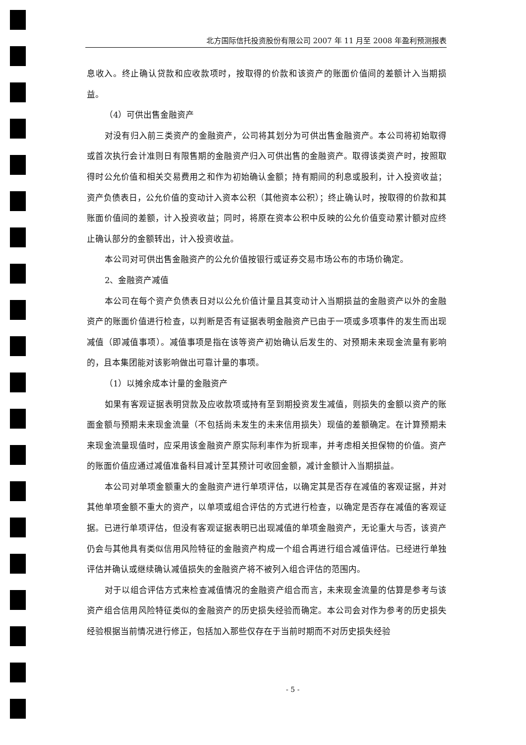北方国际信托投资股份有限公司 2007 年 11 月至 2008 年盈利预测报表
息收入。终止确认贷款和应收款项时，按取得的价款和该资产的账面价值间的差额计入当期损益。
（4）可供出售金融资产
对没有归入前三类资产的金融资产，公司将其划分为可供出售金融资产。本公司将初始取得或首次执行会计准则日有限售期的金融资产归入可供出售的金融资产。取得该类资产时，按照取得时公允价值和相关交易费用之和作为初始确认金额；持有期间的利息或股利，计入投资收益；资产负债表日，公允价值的变动计入资本公积（其他资本公积）；终止确认时，按取得的价款和其账面价值间的差额，计入投资收益；同时，将原在资本公积中反映的公允价值变动累计额对应终止确认部分的金额转出，计入投资收益。
本公司对可供出售金融资产的公允价值按银行或证券交易市场公布的市场价确定。
2、金融资产减值
本公司在每个资产负债表日对以公允价值计量且其变动计入当期损益的金融资产以外的金融资产的账面价值进行检查，以判断是否有证据表明金融资产已由于一项或多项事件的发生而出现减值（即减值事项）。减值事项是指在该等资产初始确认后发生的、对预期未来现金流量有影响的，且本集团能对该影响做出可靠计量的事项。
（1）以摊余成本计量的金融资产
如果有客观证据表明贷款及应收款项或持有至到期投资发生减值，则损失的金额以资产的账面金额与预期未来现金流量（不包括尚未发生的未来信用损失）现值的差额确定。在计算预期未来现金流量现值时，应采用该金融资产原实际利率作为折现率，并考虑相关担保物的价值。资产的账面价值应通过减值准备科目减计至其预计可收回金额，减计金额计入当期损益。
本公司对单项金额重大的金融资产进行单项评估，以确定其是否存在减值的客观证据，并对其他单项金额不重大的资产，以单项或组合评估的方式进行检查，以确定是否存在减值的客观证据。已进行单项评估，但没有客观证据表明已出现减值的单项金融资产，无论重大与否，该资产仍会与其他具有类似信用风险特征的金融资产构成一个组合再进行组合减值评估。已经进行单独评估并确认或继续确认减值损失的金融资产将不被列入组合评估的范围内。
对于以组合评估方式来检查减值情况的金融资产组合而言，未来现金流量的估算是参考与该资产组合信用风险特征类似的金融资产的历史损失经验而确定。本公司会对作为参考的历史损失经验根据当前情况进行修正，包括加入那些仅存在于当前时期而不对历史损失经验
- 5 -